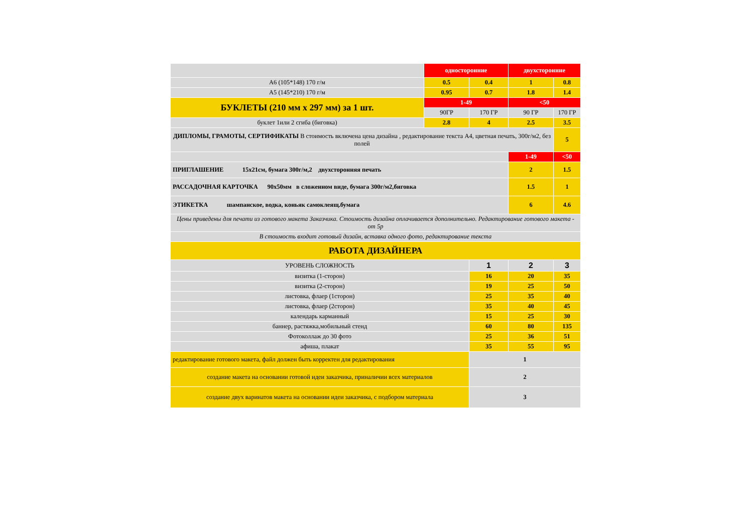| | односторонние | | двухсторонние | |
| А6 (105*148) 170 г/м | 0.5 | 0.4 | 1 | 0.8 |
| А5 (145*210) 170 г/м | 0.95 | 0.7 | 1.8 | 1.4 |
| БУКЛЕТЫ (210 мм х 297 мм) за 1 шт. | 1-49 | | <50 | |
| | 90ГР | 170 ГР | 90 ГР | 170 ГР |
| буклет 1или 2 сгиба (биговка) | 2.8 | 4 | 2.5 | 3.5 |
| ДИПЛОМЫ, ГРАМОТЫ, СЕРТИФИКАТЫ В стоимость включена цена дизайна , редактирование текста А4, цветная печать, 300г/м2, без полей | | | | 5 |
| | | | 1-49 | <50 |
| ПРИГЛАШЕНИЕ 15х21см, бумага 300г/м,2 двухсторонняя печать | | | 2 | 1.5 |
| РАССАДОЧНАЯ КАРТОЧКА 90х50мм в сложенном виде, бумага 300г/м2,биговка | | | 1.5 | 1 |
| ЭТИКЕТКА шампанское, водка, коньяк самоклеящ.бумага | | | 6 | 4.6 |
| Цены приведены для печати из готового макета Заказчика. Стоимость дизайна оплачивается дополнительно. Редактирование готового макета - от 5р | | | | |
| В стоимость входит готовый дизайн, вставка одного фото, редактирование текста | | | | |
| РАБОТА ДИЗАЙНЕРА | | | | |
| УРОВЕНЬ СЛОЖНОСТЬ | | 1 | 2 | 3 |
| визитка (1-сторон) | | 16 | 20 | 35 |
| визитка (2-сторон) | | 19 | 25 | 50 |
| листовка, флаер (1сторон) | | 25 | 35 | 40 |
| листовка, флаер (2сторон) | | 35 | 40 | 45 |
| календарь карманный | | 15 | 25 | 30 |
| баннер, растяжка,мобильный стенд | | 60 | 80 | 135 |
| Фотоколлаж до 30 фото | | 25 | 36 | 51 |
| афиша, плакат | | 35 | 55 | 95 |
| редактирование готового макета, файл должен быть корректен для редактирования | | 1 | | |
| создание макета на основании готовой идеи заказчика, приналичии всех материалов | | 2 | | |
| создание двух варинатов макета на основании идеи заказчика, с подбором материала | | 3 | | |